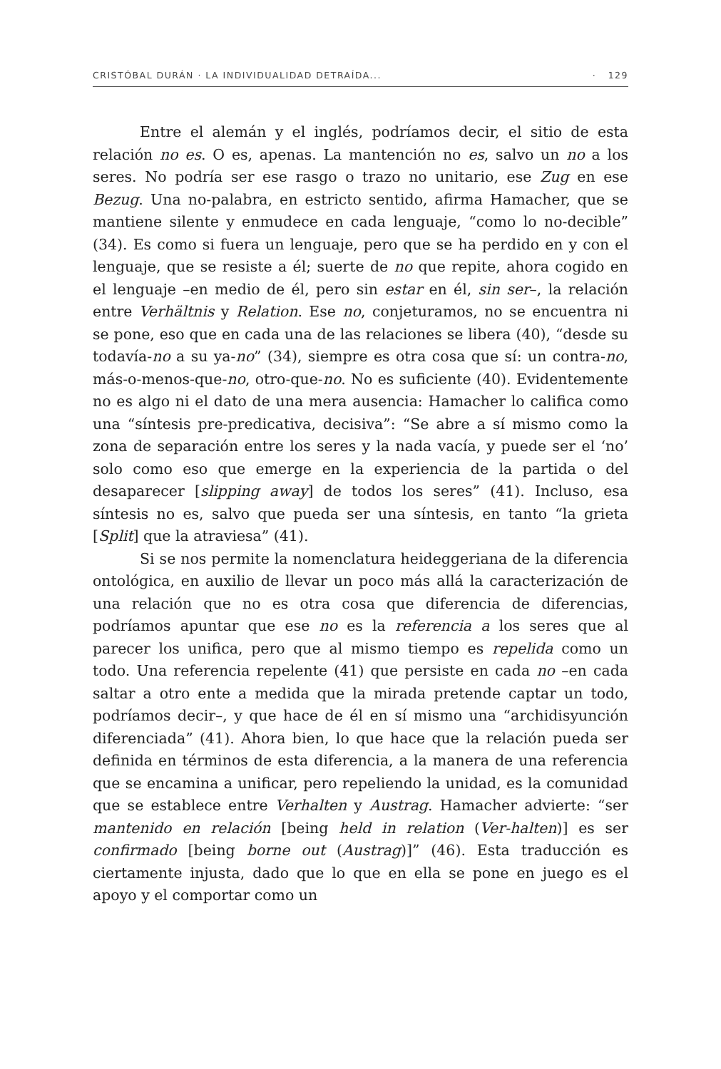CRISTÓBAL DURÁN · LA INDIVIDUALIDAD DETRAÍDA... · 129
Entre el alemán y el inglés, podríamos decir, el sitio de esta relación no es. O es, apenas. La mantención no es, salvo un no a los seres. No podría ser ese rasgo o trazo no unitario, ese Zug en ese Bezug. Una no-palabra, en estricto sentido, afirma Hamacher, que se mantiene silente y enmudece en cada lenguaje, “como lo no-decible” (34). Es como si fuera un lenguaje, pero que se ha perdido en y con el lenguaje, que se resiste a él; suerte de no que repite, ahora cogido en el lenguaje –en medio de él, pero sin estar en él, sin ser–, la relación entre Verhältnis y Relation. Ese no, conjeturamos, no se encuentra ni se pone, eso que en cada una de las relaciones se libera (40), “desde su todavía-no a su ya-no” (34), siempre es otra cosa que sí: un contra-no, más-o-menos-que-no, otro-que-no. No es suficiente (40). Evidentemente no es algo ni el dato de una mera ausencia: Hamacher lo califica como una “síntesis pre-predicativa, decisiva”: “Se abre a sí mismo como la zona de separación entre los seres y la nada vacía, y puede ser el ‘no’ solo como eso que emerge en la experiencia de la partida o del desaparecer [slipping away] de todos los seres” (41). Incluso, esa síntesis no es, salvo que pueda ser una síntesis, en tanto “la grieta [Split] que la atraviesa” (41).
Si se nos permite la nomenclatura heideggeriana de la diferencia ontológica, en auxilio de llevar un poco más allá la caracterización de una relación que no es otra cosa que diferencia de diferencias, podríamos apuntar que ese no es la referencia a los seres que al parecer los unifica, pero que al mismo tiempo es repelida como un todo. Una referencia repelente (41) que persiste en cada no –en cada saltar a otro ente a medida que la mirada pretende captar un todo, podríamos decir–, y que hace de él en sí mismo una “archidisyunción diferenciada” (41). Ahora bien, lo que hace que la relación pueda ser definida en términos de esta diferencia, a la manera de una referencia que se encamina a unificar, pero repeliendo la unidad, es la comunidad que se establece entre Verhalten y Austrag. Hamacher advierte: “ser mantenido en relación [being held in relation (Ver-halten)] es ser confirmado [being borne out (Austrag)]” (46). Esta traducción es ciertamente injusta, dado que lo que en ella se pone en juego es el apoyo y el comportar como un